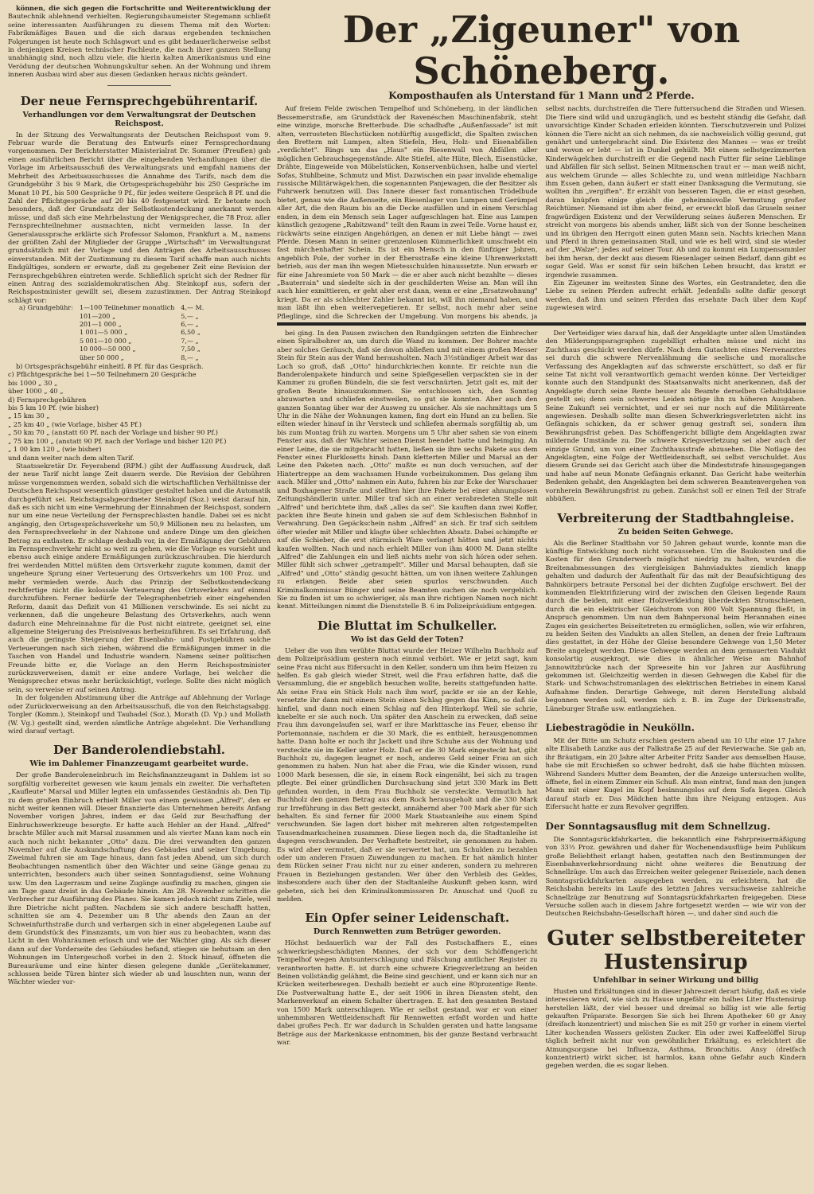können, die sich gegen die Fortschritte und Weiterentwicklung der Bautechnik ablehnend verhielten. Regierungsbaumeister Stegemann schließt seine interessanten Ausführungen zu diesem Thema mit den Worten: Fabrikmäßiges Bauen und die sich daraus ergebenden technischen Folgerungen ist heute noch Schlagwort und es gibt bedauerlicherweise selbst in denjenigen Kreisen technischer Fachleute, die nach ihrer ganzen Stellung unabhängig sind, noch allzu viele, die hierin kalten Amerikanismus und eine Verödung der deutschen Wohnungskultur sehen. An der Wohnung und ihrem inneren Ausbau wird aber aus diesen Gedanken heraus nichts geändert.
Der neue Fernsprechgebührentarif.
Verhandlungen vor dem Verwaltungsrat der Deutschen Reichspost.
In der Sitzung des Verwaltungsrats der Deutschen Reichspost vom 9. Februar wurde die Beratung des Entwurfs einer Fernsprechordnung vorgenommen. Der Berichterstatter Ministerialrat Dr. Sommer (Preußen) gab einen ausführlichen Bericht über die eingehenden Verhandlungen über die Vorlage im Arbeitsausschuß des Verwaltungsrats und empfahl namens der Mehrheit des Arbeitsausschusses die Annahme des Tarifs, nach dem die Grundgebühr 3 bis 9 Mark, die Ortsgesprächsgebühr bis 250 Gespräche im Monat 10 Pf., bis 500 Gespräche 9 Pf., für jedes weitere Gespräch 8 Pf. und die Zahl der Pflichtgespräche auf 20 bis 40 festgesetzt wird. Er betonte noch besonders, daß der Grundsatz der Selbstkostendeckung anerkannt werden müsse, und daß sich eine Mehrbelastung der Wenigsprecher, die 78 Proz. aller Fernsprechteilnehmer ausmachten, nicht vermeiden lasse. In der Generalaussprache erklärte sich Professor Salomon, Frankfurt a. M., namens der größten Zahl der Mitglieder der Gruppe „Wirtschaft" im Verwaltungsrat grundsätzlich mit der Vorlage und den Anträgen des Arbeitsausschusses einverstanden. Mit der Zustimmung zu diesem Tarif schaffe man auch nichts Endgültiges, sondern er erwarte, daß zu gegebener Zeit eine Revision der Fernsprechgebühren eintreten werde. Schließlich spricht sich der Redner für einen Antrag des sozialdemokratischen Abg. Steinkopf aus, sofern der Reichspostminister gewillt sei, diesem zuzustimmen. Der Antrag Steinkopf schlägt vor:
| a) Grundgebühr: | 1—100 Teilnehmer monatlich | 4,— M. |
| | 101—200 „ | 5,— „ |
| | 201—1 000 „ | 6,— „ |
| | 1 001—5 000 „ | 6,50 „ |
| | 5 001—10 000 „ | 7,— „ |
| | 10 000—50 000 „ | 7,50 „ |
| | über 50 000 „ | 8,— „ |
b) Ortsgesprächsgebühr einheitl. 8 Pf. für das Gespräch.
c) Pflichtgespräche bei 1—50 Teilnehmern 20 Gespräche
bis 1000 „ 30 „
über 1000 „ 40 „
d) Fernsprechgebühren
bis 5 km 10 Pf. (wie bisher)
„ 15 km 30 „
„ 25 km 40 „ (wie Vorlage, bisher 45 Pf.)
„ 50 km 70 „ (anstatt 60 Pf. nach der Vorlage und bisher 90 Pf.)
„ 75 km 100 „ (anstatt 90 Pf. nach der Vorlage und bisher 120 Pf.)
„ 1 00 km 120 „ (wie bisher)
und dann weiter nach dem alten Tarif.
Staatssekretär Dr. Feyerabend (RPM.) gibt der Auffassung Ausdruck, daß der neue Tarif nicht lange Zeit dauern werde. Die Revision der Gebühren müsse vorgenommen werden, sobald sich die wirtschaftlichen Verhältnisse der Deutschen Reichspost wesentlich günstiger gestaltet haben und die Automatik durchgeführt sei. Reichstagsabgeordneter Steinkopf (Soz.) weist darauf hin, daß es sich nicht um eine Vermehrung der Einnahmen der Reichspost, sondern nur um eine neue Verteilung der Fernsprechlasten handle. Dabei sei es nicht angängig, den Ortsgesprächsverkehr um 50,9 Millionen neu zu belasten, um den Fernsprechverkehr in der Nahzone und andere Dinge um den gleichen Betrag zu entlasten. Er schlage deshalb vor, in der Ermäßigung der Gebühren im Fernsprechverkehr nicht so weit zu gehen, wie die Vorlage es vorsieht und ebenso auch einige andere Ermäßigungen zurückzuschrauben. Die hierdurch frei werdenden Mittel müßten dem Ortsverkehr zugute kommen, damit der ungeheure Sprung einer Verteuerung des Ortsverkehrs um 100 Proz. und mehr vermieden werde. Auch das Prinzip der Selbstkostendeckung rechtfertige nicht die kolossale Verteuerung des Ortsverkehrs auf einmal durchzuführen. Ferner bedürfe der Telegraphenbetrieb einer eingehenden Reform, damit das Defizit von 41 Millionen verschwinde. Es sei nicht zu verkennen, daß die ungeheure Belastung des Ortsverkehrs, auch wenn dadurch eine Mehreinnahme für die Post nicht eintrete, geeignet sei, eine allgemeine Steigerung des Preisniveaus herbeizuführen. Es sei Erfahrung, daß auch die geringste Steigerung der Eisenbahn- und Postgebühren solche Verteuerungen nach sich ziehen, während die Ermäßigungen immer in die Taschen von Handel und Industrie wandern. Namens seiner politischen Freunde bitte er, die Vorlage an den Herrn Reichspostminister zurückzuverweisen, damit er eine andere Vorlage, bei welcher die Wenigsprecher etwas mehr berücksichtigt, vorlege. Sollte dies nicht möglich sein, so verweise er auf seinen Antrag.
In der folgenden Abstimmung über die Anträge auf Ablehnung der Vorlage oder Zurückverweisung an den Arbeitsausschuß, die von den Reichstagsabgg. Torgler (Komm.), Steinkopf und Taubadel (Soz.), Morath (D. Vp.) und Mollath (W. Vg.) gestellt sind, werden sämtliche Anträge abgelehnt. Die Verhandlung wird darauf vertagt.
Der Banderolendiebstahl.
Wie im Dahlemer Finanzzeugamt gearbeitet wurde.
Der große Banderoleneinbruch im Reichsfinanzzeugamt in Dahlem ist so sorgfältig vorbereitet gewesen wie kaum jemals ein zweiter. Die verhafteten „Kaufleute" Marsal und Miller legten ein umfassendes Geständnis ab. Den Tip zu dem großen Einbruch erhielt Miller von einem gewissen „Alfred", den er nicht weiter kennen will. Dieser finanzierte das Unternehmen bereits Anfang November vorigen Jahres, indem er das Geld zur Beschaffung der Einbruchswerkzeuge besorgte. Er hatte auch Hehler an der Hand. „Alfred" brachte Miller auch mit Marsal zusammen und als vierter Mann kam noch ein auch noch nicht bekannter „Otto" dazu. Die drei verwandten den ganzen November auf die Auskundschaftung des Gebäudes und seiner Umgebung. Zweimal fuhren sie am Tage hinaus, dann fast jeden Abend, um sich durch Beobachtungen namentlich über den Wächter und seine Gänge genau zu unterrichten, besonders auch über seinen Sonntagsdienst, seine Wohnung usw. Um den Lagerraum und seine Zugänge ausfindig zu machen, gingen sie am Tage ganz dreist in das Gebäude hinein. Am 28. November schritten die Verbrecher zur Ausführung des Planes. Sie kamen jedoch nicht zum Ziele, weil ihre Dietriche nicht paßten. Nachdem sie sich andere beschafft hatten, schnitten sie am 4. Dezember um 8 Uhr abends den Zaun an der Schweinfurthstraße durch und verbargen sich in einer abgelegenen Laube auf dem Grundstück des Finanzamts, um von hier aus zu beobachten, wann das Licht in den Wohnräumen erlosch und wie der Wächter ging. Als sich dieser dann auf der Vorderseite des Gebäudes befand, stiegen sie behutsam an den Wohnungen im Untergeschoß vorbei in den 2. Stock hinauf, öffneten die Bureauräume und eine hinter diesen gelegene dunkle „Gerätekammer, schlossen beide Türen hinter sich wieder ab und lauschten nun, wann der Wächter wieder vor-
Der „Zigeuner" von Schöneberg.
Komposthaufen als Unterstand für 1 Mann und 2 Pferde.
Auf freiem Felde zwischen Tempelhof und Schöneberg, in der ländlichen Bessemerstraße, am Grundstück der Ravenéschen Maschinenfabrik, steht eine winzige, morsche Bretterbude. Die schadhafte „Außenfassade" ist mit alten, verrosteten Blechstücken notdürftig ausgeflickt, die Spalten zwischen den Brettern mit Lumpen, alten Stiefeln, Heu, Holz- und Eisenabfällen „verdichtet". Rings um das „Haus" ein Riesenwall von Abfällen aller möglichen Gebrauchsgegenstände. Alte Stiefel, alte Hüte, Blech, Eisenstücke, Drähte, Eingeweide von Möbelstücken, Konservenbüchsen, halbe und viertel Sofas, Stuhlbeine, Schmutz und Mist. Dazwischen ein paar invalide ehemalige russische Militärwägelchen, die sogenannten Panjewagen, die der Besitzer als Fuhrwerk benutzen will. Das Innere dieser fast romantischen Trödelbude bietet, genau wie die Außenseite, ein Riesenlager von Lumpen und Gerümpel aller Art, die den Raum bis an die Decke ausfüllen und in einem Verschlag enden, in dem ein Mensch sein Lager aufgeschlagen hat. Eine aus Lumpen künstlich gezogene „Rabitzwand" teilt den Raum in zwei Teile. Vorne haust er, rückwärts seine einzigen Angehörigen, an denen er mit Liebe hängt — zwei Pferde. Diesen Mann in seiner grenzenlosen Kümmerlichkeit umschwebt ein fast märchenhafter Schein. Es ist ein Mensch in den fünfziger Jahren, angeblich Pole, der vorher in der Ebersstraße eine kleine Uhrenwerkstatt betrieb, aus der man ihn wegen Mietesschulden hinaussetzte. Nun erwarb er für eine Jahresmiete von 50 Mark — die er aber auch nicht bezahlte — dieses „Bauterrain" und siedelte sich in der geschilderten Weise an. Man will ihn auch hier exmittieren, er geht aber erst dann, wenn er eine „Ersatzwohnung" kriegt. Da er als schlechter Zahler bekannt ist, will ihn niemand haben, und man läßt ihn eben weitervegetieren. Er selbst, noch mehr aber seine Pfleglinge, sind die Schrecken der Umgebung. Von morgens bis abends, ja selbst nachts, durchstreifen die Tiere futtersuchend die Straßen und Wiesen. Die Tiere sind wild und unzugänglich, und es besteht ständig die Gefahr, daß unvorsichtige Kinder Schaden erleiden könnten. Tierschutzverein und Polizei können die Tiere nicht an sich nehmen, da sie nachweislich völlig gesund, gut genährt und untergebracht sind. Die Existenz des Mannes — was er treibt und wovon er lebt — ist in Dunkel gehüllt. Mit einem selbstgezimmerten Kinderwägelchen durchstreift er die Gegend nach Futter für seine Lieblinge und Abfällen für sich selbst. Seinen Mitmenschen traut er — man weiß nicht, aus welchem Grunde — alles Schlechte zu, und wenn mitleidige Nachbarn ihm Essen geben, dann äußert er statt einer Danksagung die Vermutung, sie wollten ihn „vergiften". Er erzählt von besseren Tagen, die er einst gesehen, daran knüpfen einige gleich die geheimnisvolle Vermutung großer Reichtümer. Niemand ist ihm aber feind, er erweckt bloß das Gruseln seiner fragwürdigen Existenz und der Verwilderung seines äußeren Menschen. Er streicht von morgens bis abends umher, läßt sich von der Sonne bescheinen und im übrigen den Herrgott einen guten Mann sein. Nachts kriechen Mann und Pferd in ihren gemeinsamen Stall, und wie es hell wird, sind sie wieder auf der „Walze"; jedes auf seiner Tour. Ab und zu kommt ein Lumpensammler bei ihm heran, der deckt aus diesem Riesenlager seinen Bedarf, dann gibt es sogar Geld. Was er sonst für sein bißchen Leben braucht, das kratzt er irgendwie zusammen.
Ein Zigeuner im weitesten Sinne des Wortes, ein Gestrandeter, den die Liebe zu seinen Pferden aufrecht erhält. Jedenfalls sollte dafür gesorgt werden, daß ihm und seinen Pferden das ersehnte Dach über dem Kopf zugewiesen wird.
bei ging. In den Pausen zwischen den Rundgängen setzten die Einbrecher einen Spiralbohrer an, um durch die Wand zu kommen. Der Bohrer machte aber solches Geräusch, daß sie davon abließen und mit einem großen Messer Stein für Stein aus der Wand herausholten. Nach 3½stündiger Arbeit war das Loch so groß, daß „Otto" hindurchkriechen konnte. Er reichte nun die Banderolenpakete hindurch und seine Spießgesellen verpackten sie in der Kammer zu großen Bündeln, die sie fest verschnürten. Jetzt galt es, mit der großen Beute hinauszukommen. Sie entschlossen sich, den Sonntag abzuwarten und schliefen einstweilen, so gut sie konnten. Aber auch den ganzen Sonntag über war der Ausweg zu unsicher. Als sie nachmittags um 5 Uhr in die Nähe der Wohnungen kamen, fing dort ein Hund an zu bellen. Sie eilten wieder hinauf in ihr Versteck und schliefen abermals sorgfältig ab, um bis zum Montag früh zu warten. Morgens um 5 Uhr aber sahen sie von einem Fenster aus, daß der Wächter seinen Dienst beendet hatte und heimging. An einer Leine, die sie mitgebracht hatten, ließen sie ihre sechs Pakete aus dem Fenster eines Flurklosetts hinab. Dann kletterten Miller und Marsal an der Leine den Paketen nach. „Otto" mußte es nun doch versuchen, auf der Hintertreppe an dem wachsamen Hunde vorbeizukommen. Das gelang ihm auch. Miller und „Otto" nahmen ein Auto, fuhren bis zur Ecke der Warschauer und Boxhagener Straße und stellten hier ihre Pakete bei einer ahnungslosen Zeitungshändlerin unter. Miller traf sich an einer verabredeten Stelle mit „Alfred" und berichtete ihm, daß „alles da sei". Sie kauften dann zwei Koffer, packten ihre Beute hinein und gaben sie auf dem Schlesischen Bahnhof in Verwahrung. Den Gepäckschein nahm „Alfred" an sich. Er traf sich seitdem öfter wieder mit Miller und klagte über schlechten Absatz. Dabei schimpfte er auf die Schieber, die erst stürmisch Ware verlangt hätten und jetzt nichts kaufen wollten. Nach und nach erhielt Miller von ihm 4000 M. Dann stellte „Alfred" die Zahlungen ein und ließ nichts mehr von sich hören oder sehen. Miller fühlt sich schwer „getrampelt". Miller und Marsal behaupten, daß sie „Alfred" und „Otto" ständig gesucht hätten, um von ihnen weitere Zahlungen zu erlangen. Beide aber seien spurlos verschwunden. Auch Kriminalkommissar Bünger und seine Beamten suchen sie noch vergeblich. Sie zu finden ist um so schwieriger, als man ihre richtigen Namen noch nicht kennt. Mitteilungen nimmt die Dienststelle B. 6 im Polizeipräsidium entgegen.
Die Bluttat im Schulkeller.
Wo ist das Geld der Toten?
Ueber die von ihm verübte Bluttat wurde der Heizer Wilhelm Buchholz auf dem Polizeipräsidium gestern noch einmal verhört. Wie er jetzt sagt, kam seine Frau nicht aus Eifersucht in den Keller, sondern um ihm beim Heizen zu helfen. Es gab gleich wieder Streit, weil die Frau erfahren hatte, daß die Versammlung, die er angeblich besuchen wollte, bereits stattgefunden hatte. Als seine Frau ein Stück Holz nach ihm warf, packte er sie an der Kehle, versetzte ihr dann mit einem Stein einen Schlag gegen das Kinn, so daß sie hinfiel, und dann noch einen Schlag auf den Hinterkopf. Weil sie schrie, knebelte er sie auch noch. Um später den Anschein zu erwecken, daß seine Frau ihm davongelaufen sei, warf er ihre Markttasche ins Feuer, ebenso ihr Portemonnaie, nachdem er die 30 Mark, die es enthielt, herausgenommen hatte. Dann holte er noch ihr Jackett und ihre Schuhe aus der Wohnung und versteckte sie im Keller unter Holz. Daß er die 30 Mark eingesteckt hat, gibt Buchholz zu, dagegen leugnet er noch, anderes Geld seiner Frau an sich genommen zu haben. Nun hat aber die Frau, wie die Kinder wissen, rund 1000 Mark besessen, die sie, in einem Rock eingenäht, bei sich zu tragen pflegte. Bei einer gründlichen Durchsuchung sind jetzt 330 Mark im Bett gefunden worden, in dem Frau Buchholz sie versteckte. Vermutlich hat Buchholz den ganzen Betrag aus dem Rock herausgeholt und die 330 Mark zur Irreführung in das Bett gesteckt, annähernd aber 700 Mark aber für sich behalten. Es sind ferner für 2000 Mark Staatsanleihe aus einem Spind verschwunden. Sie lagen dort bisher mit mehreren alten rotgestempelten Tausendmarkscheinen zusammen. Diese liegen noch da, die Stadtanleihe ist dagegen verschwunden. Der Verhaftete bestreitet, sie genommen zu haben. Es wird aber vermutet, daß er sie verwertet hat, um Schulden zu bezahlen oder um anderen Frauen Zuwendungen zu machen. Er hat nämlich hinter dem Rücken seiner Frau nicht nur zu einer anderen, sondern zu mehreren Frauen in Beziehungen gestanden. Wer über den Verbleib des Geldes, insbesondere auch über den der Stadtanleihe Auskunft geben kann, wird gebeten, sich bei den Kriminalkommissaren Dr. Anuschat und Quoß zu melden.
Ein Opfer seiner Leidenschaft.
Durch Rennwetten zum Betrüger geworden.
Höchst bedauerlich war der Fall des Postschaffners E., eines schwerkriegsbeschädigten Mannes, der sich vor dem Schöffengericht Tempelhof wegen Amtsunterschlagung und Fälschung amtlicher Register zu verantworten hatte. E. ist durch eine schwere Kriegsverletzung an beiden Beinen vollständig gelähmt, die Beine sind geschient, und er kann sich nur an Krücken weiterbewegen. Deshalb bezieht er auch eine 80prozentige Rente. Die Postverwaltung hatte E., der seit 1906 in ihren Diensten steht, den Markenverkauf an einem Schalter übertragen. E. hat den gesamten Bestand von 1500 Mark unterschlagen. Wie er selbst gestand, war er von einer unhemmbaren Wettleidenschaft für Rennwetten erfaßt worden und hatte dabei großes Pech. Er war dadurch in Schulden geraten und hatte langsame Beträge aus der Markenkasse entnommen, bis der ganze Bestand verbraucht war.
Der Verteidiger wies darauf hin, daß der Angeklagte unter allen Umständen den Milderungsparagraphen zugebilligt erhalten müsse und nicht ins Zuchthaus geschickt werden dürfe. Nach dem Gutachten eines Nervenarztes sei durch die schwere Nervenlähmung die seelische und moralische Verfassung des Angeklagten auf das schwerste erschüttert, so daß er für seine Tat nicht voll verantwortlich gemacht werden könne. Der Verteidiger konnte auch den Standpunkt des Staatsanwalts nicht anerkennen, daß der Angeklagte durch seine Rente besser als Beamte derselben Gehaltsklasse gestellt sei; denn sein schweres Leiden nötige ihn zu höheren Ausgaben. Seine Zukunft sei vernichtet, und er sei nur noch auf die Militärrente angewiesen. Deshalb sollte man diesen Schwerkriegsverletzten nicht ins Gefängnis schicken, da er schwer genug gestraft sei, sondern ihm Bewährungsfrist geben. Das Schöffengericht billigte dem Angeklagten zwar mildernde Umstände zu. Die schwere Kriegsverletzung sei aber auch der einzige Grund, um von einer Zuchthausstrafe abzusehen. Die Notlage des Angeklagten, eine Folge der Wettleidenschaft, sei selbst verschuldet. Aus diesem Grunde sei das Gericht auch über die Mindeststrafe hinausgegangen und habe auf neun Monate Gefängnis erkannt. Das Gericht habe weiterhin Bedenken gehabt, den Angeklagten bei dem schweren Beamtenvergehen von vornherein Bewährungsfrist zu geben. Zunächst soll er einen Teil der Strafe abbüßen.
Verbreiterung der Stadtbahngleise.
Zu beiden Seiten Gehwege.
Als die Berliner Stadtbahn vor 50 Jahren gebaut wurde, konnte man die künftige Entwicklung noch nicht voraussehen. Um die Baukosten und die Kosten für den Grunderwerb möglichst niedrig zu halten, wurden die Breitenabmessungen des viergleisigen Bahnviaduktes ziemlich knapp gehalten und dadurch der Aufenthalt für das mit der Beaufsichtigung des Bahnkörpers betraute Personal bei der dichten Zugfolge erschwert. Bei der kommenden Elektrifizierung wird der zwischen den Gleisen liegende Raum durch die beiden, mit einer Holzverkleidung überdeckten Stromschienen, durch die ein elektrischer Gleichstrom von 800 Volt Spannung fließt, in Anspruch genommen. Um nun dem Bahnpersonal beim Herannahen eines Zuges ein gesichertes Beiseitetreten zu ermöglichen, sollen, wie wir erfahren, zu beiden Seiten des Viadukts an allen Stellen, an denen der freie Luftraum dies gestattet, in der Höhe der Gleise besondere Gehwege von 1,50 Meter Breite angelegt werden. Diese Gehwege werden an dem gemauerten Viadukt konsolartig ausgekragt, wie dies in ähnlicher Weise am Bahnhof Jannowitzbrücke nach der Spreeseite hin vor Jahren zur Ausführung gekommen ist. Gleichzeitig werden in diesen Gehwegen die Kabel für die Stark- und Schwachstromanlagen des elektrischen Betriebes in einem Kanal Aufnahme finden. Derartige Gehwege, mit deren Herstellung alsbald begonnen werden soll, werden sich z. B. im Zuge der Dirksenstraße, Lüneburger Straße usw. entlangziehen.
Liebestragödie in Neukölln.
Mit der Bitte um Schutz erschien gestern abend um 10 Uhr eine 17 Jahre alte Elisabeth Lanzke aus der Falkstraße 25 auf der Revierwache. Sie gab an, ihr Bräutigam, ein 20 Jahre alter Arbeiter Fritz Sander aus demselben Hause, habe sie mit Erschießen so schwer bedroht, daß sie habe flüchten müssen. Während Sanders Mutter dem Beamten, der die Anzeige untersuchen wollte, öffnete, fiel in einem Zimmer ein Schuß. Als man eintrat, fand man den jungen Mann mit einer Kugel im Kopf besinnungslos auf dem Sofa liegen. Gleich darauf starb er. Das Mädchen hatte ihm ihre Neigung entzogen. Aus Eifersucht hatte er zum Revolver gegriffen.
Der Sonntagsausflug mit dem Schnellzug.
Die Sonntagsrückfahrkarten, die bekanntlich eine Fahrpreisermäßigung von 33⅓ Proz. gewähren und daher für Wochenendausflüge beim Publikum große Beliebtheit erlangt haben, gestatten nach den Bestimmungen der Eisenbahnverkehrsordnung nicht ohne weiteres die Benutzung der Schnellzüge. Um auch das Erreichen weiter gelegener Reiseziele, nach denen Sonntagsrückfahrkarten ausgegeben werden, zu erleichtern, hat die Reichsbahn bereits im Laufe des letzten Jahres versuchsweise zahlreiche Schnellzüge zur Benutzung auf Sonntagsrückfahrkarten freigegeben. Diese Versuche sollen auch in diesem Jahre fortgesetzt werden — wie wir von der Deutschen Reichsbahn-Gesellschaft hören —, und daher sind auch die
Guter selbstbereiteter Hustensirup
Unfehlbar in seiner Wirkung und billig
Husten und Erkältungen sind in dieser Jahreszeit derart häufig, daß es viele interessieren wird, wie sich zu Hause ungefähr ein halbes Liter Hustensirup herstellen läßt, der viel besser und dreimal so billig ist wie alle fertig gekauften Präparate. Besorgen Sie sich bei Ihrem Apotheker 60 gr Ansy (dreifach konzentriert) und mischen Sie es mit 250 gr vorher in einem viertel Liter kochenden Wassers gelösten Zucker. Ein oder zwei Kaffeelöffel Sirup täglich befreit nicht nur von gewöhnlicher Erkältung, es erleichtert die Atmungsorgane bei Influenza, Asthma, Bronchitis. Ansy (dreifach konzentriert) wirkt sicher, ist harmlos, kann ohne Gefahr auch Kindern gegeben werden, die es sogar lieben.